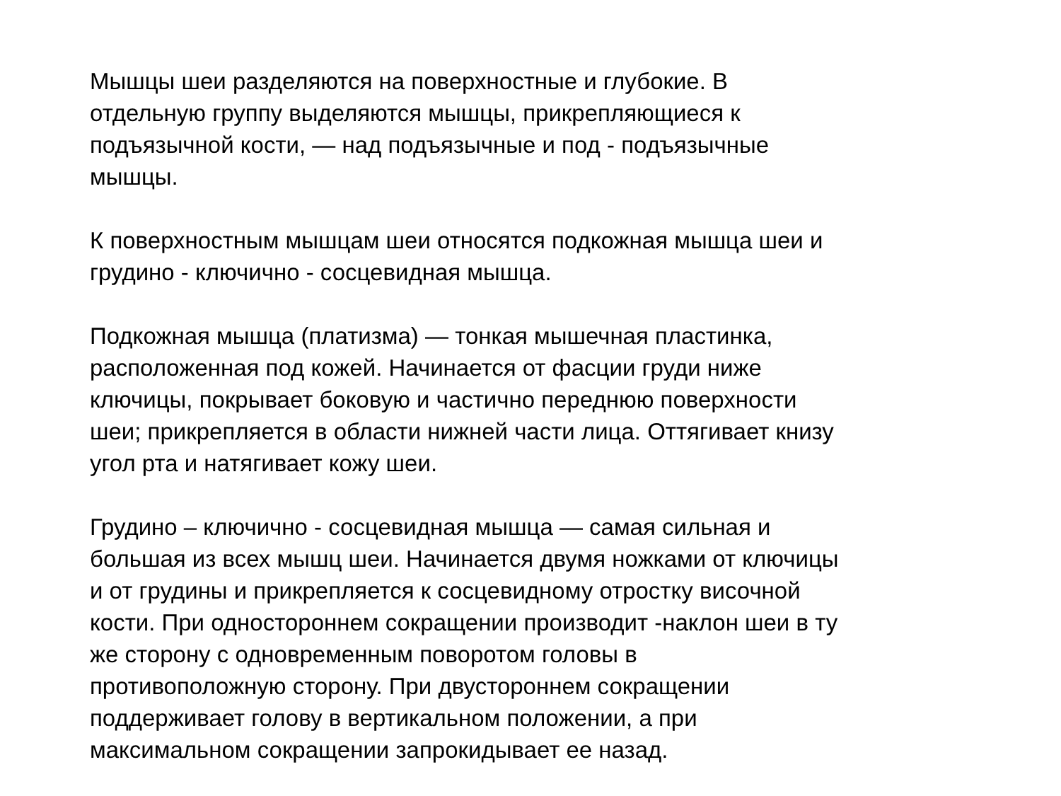Мышцы шеи разделяются на поверхностные и глубокие. В
отдельную группу выделяются мышцы, прикрепляющиеся к
подъязычной кости, — над подъязычные и под - подъязычные
мышцы.
К поверхностным мышцам шеи относятся подкожная мышца шеи и
грудино - ключично - сосцевидная мышца.
Подкожная мышца (платизма) — тонкая мышечная пластинка,
расположенная под кожей. Начинается от фасции груди ниже
ключицы, покрывает боковую и частично переднюю поверхности
шеи; прикрепляется в области нижней части лица. Оттягивает книзу
угол рта и натягивает кожу шеи.
Грудино – ключично - сосцевидная мышца — самая сильная и
большая из всех мышц шеи. Начинается двумя ножками от ключицы
и от грудины и прикрепляется к сосцевидному отростку височной
кости. При одностороннем сокращении производит -наклон шеи в ту
же сторону с одновременным поворотом головы в
противоположную сторону. При двустороннем сокращении
поддерживает голову в вертикальном положении, а при
максимальном сокращении запрокидывает ее назад.